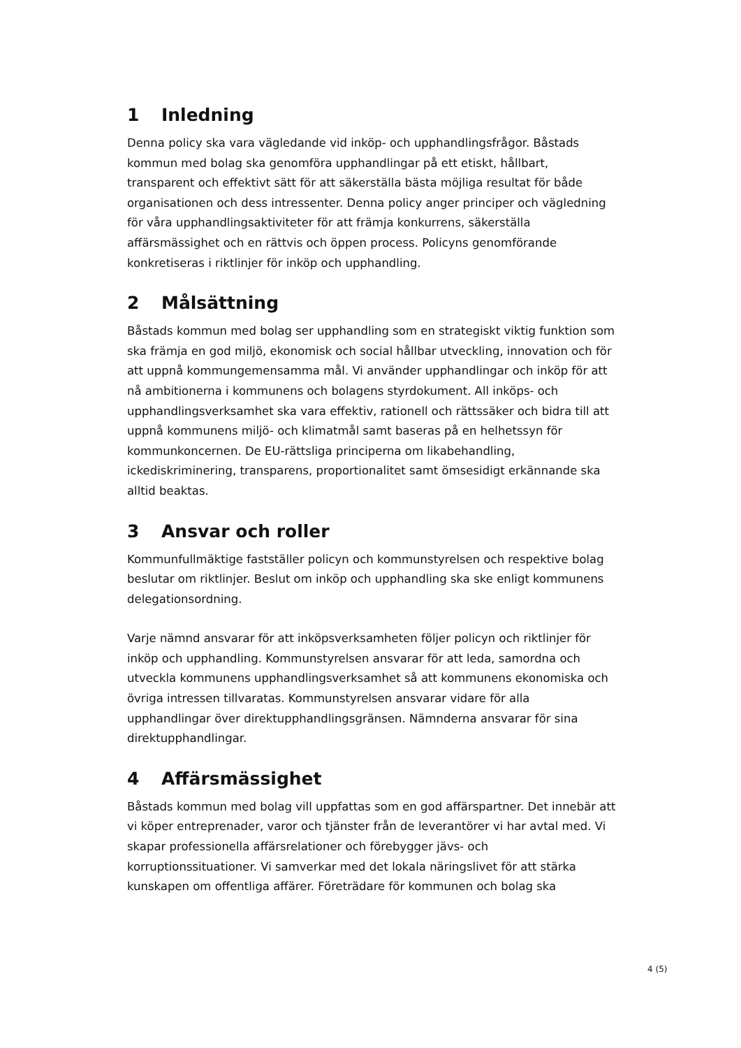1 Inledning
Denna policy ska vara vägledande vid inköp- och upphandlingsfrågor. Båstads kommun med bolag ska genomföra upphandlingar på ett etiskt, hållbart, transparent och effektivt sätt för att säkerställa bästa möjliga resultat för både organisationen och dess intressenter. Denna policy anger principer och vägledning för våra upphandlingsaktiviteter för att främja konkurrens, säkerställa affärsmässighet och en rättvis och öppen process. Policyns genomförande konkretiseras i riktlinjer för inköp och upphandling.
2 Målsättning
Båstads kommun med bolag ser upphandling som en strategiskt viktig funktion som ska främja en god miljö, ekonomisk och social hållbar utveckling, innovation och för att uppnå kommungemensamma mål. Vi använder upphandlingar och inköp för att nå ambitionerna i kommunens och bolagens styrdokument. All inköps- och upphandlingsverksamhet ska vara effektiv, rationell och rättssäker och bidra till att uppnå kommunens miljö- och klimatmål samt baseras på en helhetssyn för kommunkoncernen. De EU-rättsliga principerna om likabehandling, ickediskriminering, transparens, proportionalitet samt ömsesidigt erkännande ska alltid beaktas.
3 Ansvar och roller
Kommunfullmäktige fastställer policyn och kommunstyrelsen och respektive bolag beslutar om riktlinjer. Beslut om inköp och upphandling ska ske enligt kommunens delegationsordning.
Varje nämnd ansvarar för att inköpsverksamheten följer policyn och riktlinjer för inköp och upphandling. Kommunstyrelsen ansvarar för att leda, samordna och utveckla kommunens upphandlingsverksamhet så att kommunens ekonomiska och övriga intressen tillvaratas. Kommunstyrelsen ansvarar vidare för alla upphandlingar över direktupphandlingsgränsen. Nämnderna ansvarar för sina direktupphandlingar.
4 Affärsmässighet
Båstads kommun med bolag vill uppfattas som en god affärspartner. Det innebär att vi köper entreprenader, varor och tjänster från de leverantörer vi har avtal med. Vi skapar professionella affärsrelationer och förebygger jävs- och korruptionssituationer. Vi samverkar med det lokala näringslivet för att stärka kunskapen om offentliga affärer. Företrädare för kommunen och bolag ska
4 (5)